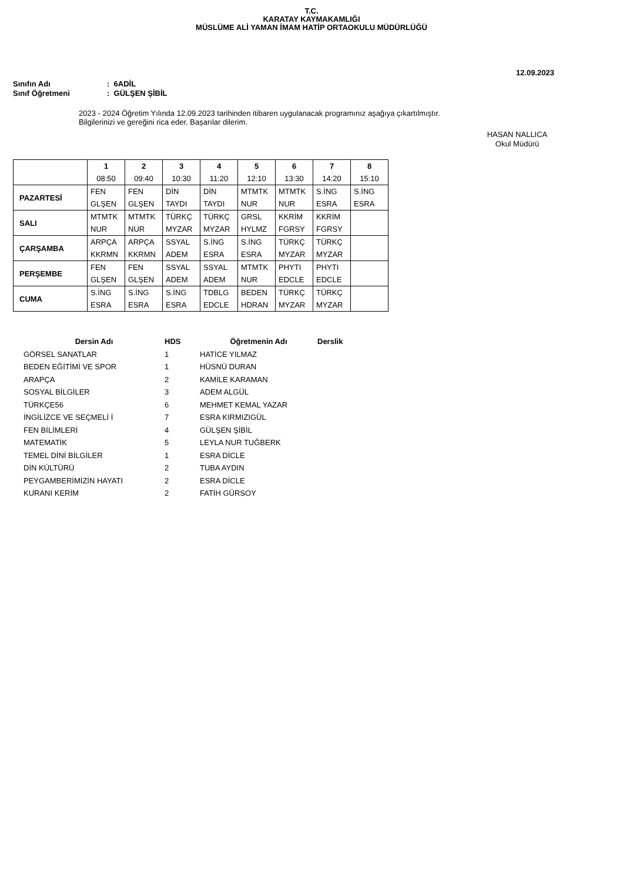T.C.
KARATAY KAYMAKAMLIĞI
MÜSLÜME ALİ YAMAN İMAM HATİP ORTAOKULU MÜDÜRLÜĞÜ
12.09.2023
Sınıfın Adı: 6ADİL
Sınıf Öğretmeni: GÜLŞEN ŞİBİL
2023 - 2024 Öğretim Yılında 12.09.2023 tarihinden itibaren uygulanacak programınız aşağıya çıkartılmıştır.
Bilgilerinizi ve gereğini rica eder. Başarılar dilerim.
HASAN NALLICA
Okul Müdürü
| | 1 08:50 | 2 09:40 | 3 10:30 | 4 11:20 | 5 12:10 | 6 13:30 | 7 14:20 | 8 15:10 |
| --- | --- | --- | --- | --- | --- | --- | --- | --- |
| PAZARTESİ | FEN GLŞEN | FEN GLŞEN | DİN TAYDI | DİN TAYDI | MTMTK NUR | MTMTK NUR | S.İNG ESRA | S.İNG ESRA |
| SALI | MTMTK NUR | MTMTK NUR | TÜRKÇ MYZAR | TÜRKÇ MYZAR | GRSL HYLMZ | KKRİM FGRSY | KKRİM FGRSY | |
| ÇARŞAMBA | ARPÇA KKRMN | ARPÇA KKRMN | SSYAL ADEM | S.İNG ESRA | S.İNG ESRA | TÜRKÇ MYZAR | TÜRKÇ MYZAR | |
| PERŞEMBE | FEN GLŞEN | FEN GLŞEN | SSYAL ADEM | SSYAL ADEM | MTMTK NUR | PHYTI EDCLE | PHYTI EDCLE | |
| CUMA | S.İNG ESRA | S.İNG ESRA | S.İNG ESRA | TDBLG EDCLE | BEDEN HDRAN | TÜRKÇ MYZAR | TÜRKÇ MYZAR | |
| Dersin Adı | HDS | Öğretmenin Adı | Derslik |
| --- | --- | --- | --- |
| GÖRSEL SANATLAR | 1 | HATİCE YILMAZ | |
| BEDEN EĞİTİMİ VE SPOR | 1 | HÜSNÜ DURAN | |
| ARAPÇA | 2 | KAMİLE KARAMAN | |
| SOSYAL BİLGİLER | 3 | ADEM ALGÜL | |
| TÜRKÇE56 | 6 | MEHMET KEMAL YAZAR | |
| İNGİLİZCE VE SEÇMELİ İ | 7 | ESRA KIRMIZIGÜL | |
| FEN BİLİMLERİ | 4 | GÜLŞEN ŞİBİL | |
| MATEMATİK | 5 | LEYLA NUR TUĞBERK | |
| TEMEL DİNİ BİLGİLER | 1 | ESRA DİCLE | |
| DİN KÜLTÜRÜ | 2 | TUBA AYDIN | |
| PEYGAMBERİMİZİN HAYATI | 2 | ESRA DİCLE | |
| KURANI KERİM | 2 | FATİH GÜRSOY | |